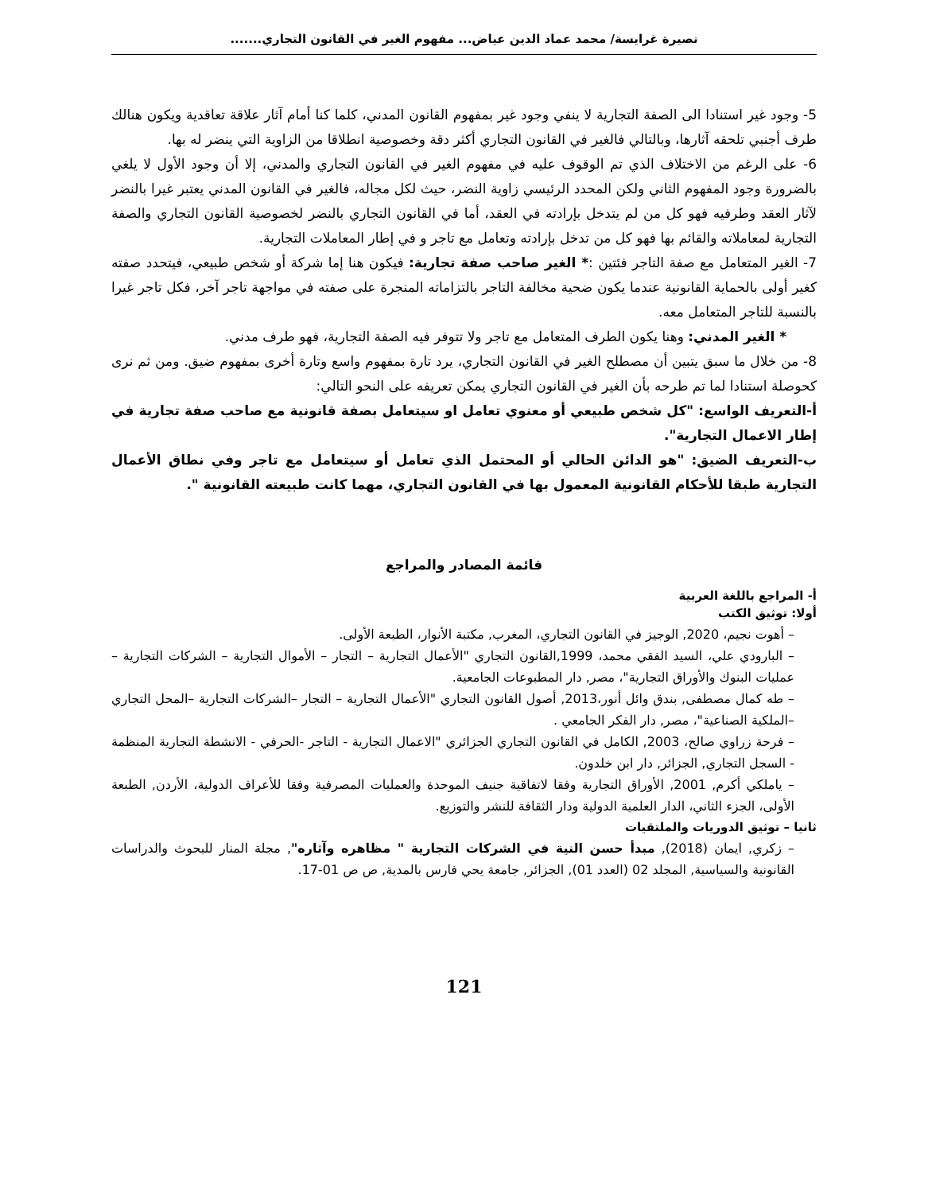نصيرة غرايسة/ محمد عماد الدين عياض... مفهوم الغير في القانون التجاري.......
5- وجود غير استنادا الى الصفة التجارية لا ينفي وجود غير بمفهوم القانون المدني، كلما كنا أمام آثار علاقة تعاقدية ويكون هنالك طرف أجنبي تلحقه آثارها، وبالتالي فالغير في القانون التجاري أكثر دقة وخصوصية انطلاقا من الزاوية التي ينضر له بها.
6- على الرغم من الاختلاف الذي تم الوقوف عليه في مفهوم الغير في القانون التجاري والمدني، إلا أن وجود الأول لا يلغي بالضرورة وجود المفهوم الثاني ولكن المحدد الرئيسي زاوية النضر، حيث لكل مجاله، فالغير في القانون المدني يعتبر غيرا بالنضر لآثار العقد وطرفيه فهو كل من لم يتدخل بإرادته في العقد، أما في القانون التجاري بالنضر لخصوصية القانون التجاري والصفة التجارية لمعاملاته والقائم بها فهو كل من تدخل بإرادته وتعامل مع تاجر و في إطار المعاملات التجارية.
7- الغير المتعامل مع صفة التاجر فئتين :* الغير صاحب صفة تجارية: فيكون هنا إما شركة أو شخص طبيعي، فيتحدد صفته كغير أولى بالحماية القانونية عندما يكون ضحية مخالفة التاجر بالتزاماته المنجرة على صفته في مواجهة تاجر آخر، فكل تاجر غيرا بالنسبة للتاجر المتعامل معه.
* الغير المدني: وهنا يكون الطرف المتعامل مع تاجر ولا تتوفر فيه الصفة التجارية، فهو طرف مدني.
8- من خلال ما سبق يتبين أن مصطلح الغير في القانون التجاري، يرد تارة بمفهوم واسع وتارة أخرى بمفهوم ضيق. ومن ثم نرى كحوصلة استنادا لما تم طرحه بأن الغير في القانون التجاري يمكن تعريفه على النحو التالي:
أ-التعريف الواسع: "كل شخص طبيعي أو معنوي تعامل او سيتعامل بصفة قانونية مع صاحب صفة تجارية في إطار الاعمال التجارية".
ب-التعريف الضيق: "هو الدائن الحالي أو المحتمل الذي تعامل أو سيتعامل مع تاجر وفي نطاق الأعمال التجارية طبقا للأحكام القانونية المعمول بها في القانون التجاري، مهما كانت طبيعته القانونية ".
قائمة المصادر والمراجع
أ- المراجع باللغة العربية
أولا: توثيق الكتب
– أهوت نجيم، 2020, الوجيز في القانون التجاري، المغرب, مكتبة الأنوار، الطبعة الأولى.
– البارودي علي، السيد الفقي محمد، 1999,القانون التجاري "الأعمال التجارية – التجار – الأموال التجارية – الشركات التجارية – عمليات البنوك والأوراق التجارية"، مصر, دار المطبوعات الجامعية.
– طه كمال مصطفى, بندق وائل أنور،2013, أصول القانون التجاري "الأعمال التجارية – التجار –الشركات التجارية –المحل التجاري –الملكية الصناعية"، مصر, دار الفكر الجامعي .
– فرحة زراوي صالح، 2003, الكامل في القانون التجاري الجزائري "الاعمال التجارية - التاجر -الحرفي - الانشطة التجارية المنظمة - السجل التجاري, الجزائر, دار ابن خلدون.
– ياملكي أكرم, 2001, الأوراق التجارية وفقا لاتفاقية جنيف الموحدة والعمليات المصرفية وفقا للأعراف الدولية، الأردن, الطبعة الأولى، الجزء الثاني، الدار العلمية الدولية ودار الثقافة للنشر والتوزيع.
ثانيا – توثيق الدوريات والملتقيات
– زكري, ايمان (2018), مبدأ حسن النية في الشركات التجارية " مظاهره وآثاره", مجلة المنار للبحوث والدراسات القانونية والسياسية, المجلد 02 (العدد 01), الجزائر, جامعة يحي فارس بالمدية, ص ص 01-17.
121